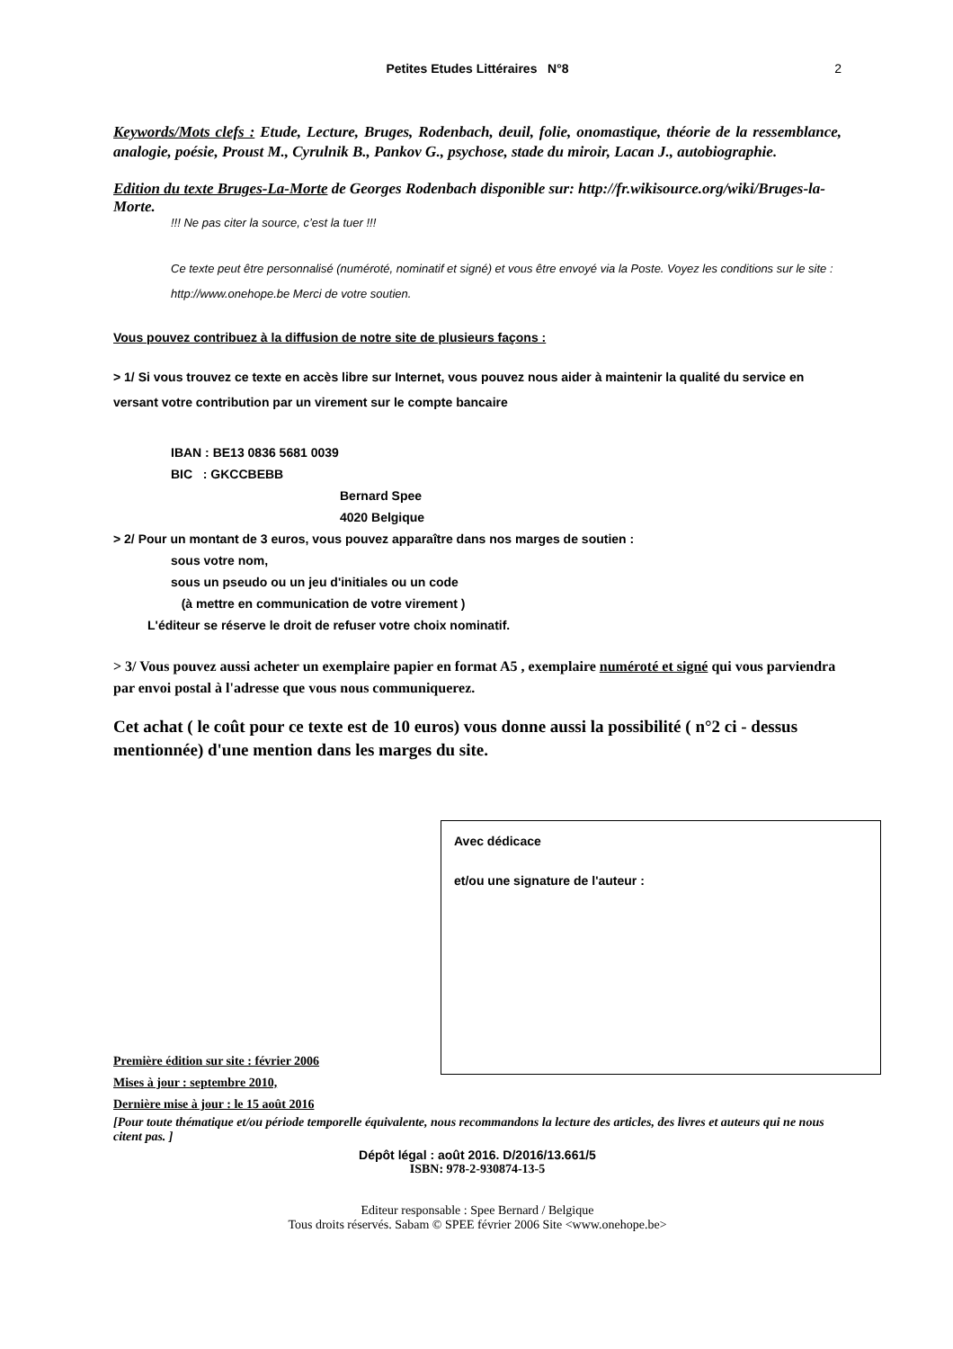Petites Etudes Littéraires N°8 2
Keywords/Mots clefs : Etude, Lecture, Bruges, Rodenbach, deuil, folie, onomastique, théorie de la ressemblance, analogie, poésie, Proust M., Cyrulnik B., Pankov G., psychose, stade du miroir, Lacan J., autobiographie.
Edition du texte Bruges-La-Morte de Georges Rodenbach disponible sur: http://fr.wikisource.org/wiki/Bruges-la-Morte.
!!! Ne pas citer la source, c’est la tuer !!!
Ce texte peut être personnalisé (numéroté, nominatif et signé) et vous être envoyé via la Poste. Voyez les conditions sur le site : http://www.onehope.be Merci de votre soutien.
Vous pouvez contribuez à la diffusion de notre site de plusieurs façons :
> 1/ Si vous trouvez ce texte en accès libre sur Internet, vous pouvez nous aider à maintenir la qualité du service en versant votre contribution par un virement sur le compte bancaire
IBAN : BE13 0836 5681 0039
BIC : GKCCBEBB
Bernard Spee
4020 Belgique
> 2/ Pour un montant de 3 euros, vous pouvez apparaître dans nos marges de soutien :
sous votre nom,
sous un pseudo ou un jeu d'initiales ou un code
(à mettre en communication de votre virement )
L'éditeur se réserve le droit de refuser votre choix nominatif.
> 3/ Vous pouvez aussi acheter un exemplaire papier en format A5 , exemplaire numéroté et signé qui vous parviendra par envoi postal à l'adresse que vous nous communiquerez.
Cet achat ( le coût pour ce texte est de 10 euros) vous donne aussi la possibilité ( n°2 ci - dessus mentionnée) d'une mention dans les marges du site.
Avec dédicace
et/ou une signature de l'auteur :
Première édition sur site : février 2006
Mises à jour : septembre 2010,
Dernière mise à jour : le 15 août 2016
[Pour toute thématique et/ou période temporelle équivalente, nous recommandons la lecture des articles, des livres et auteurs qui ne nous citent pas. ]
Dépôt légal : août 2016. D/2016/13.661/5
ISBN: 978-2-930874-13-5
Editeur responsable : Spee Bernard / Belgique
Tous droits réservés. Sabam © SPEE février 2006 Site <www.onehope.be>